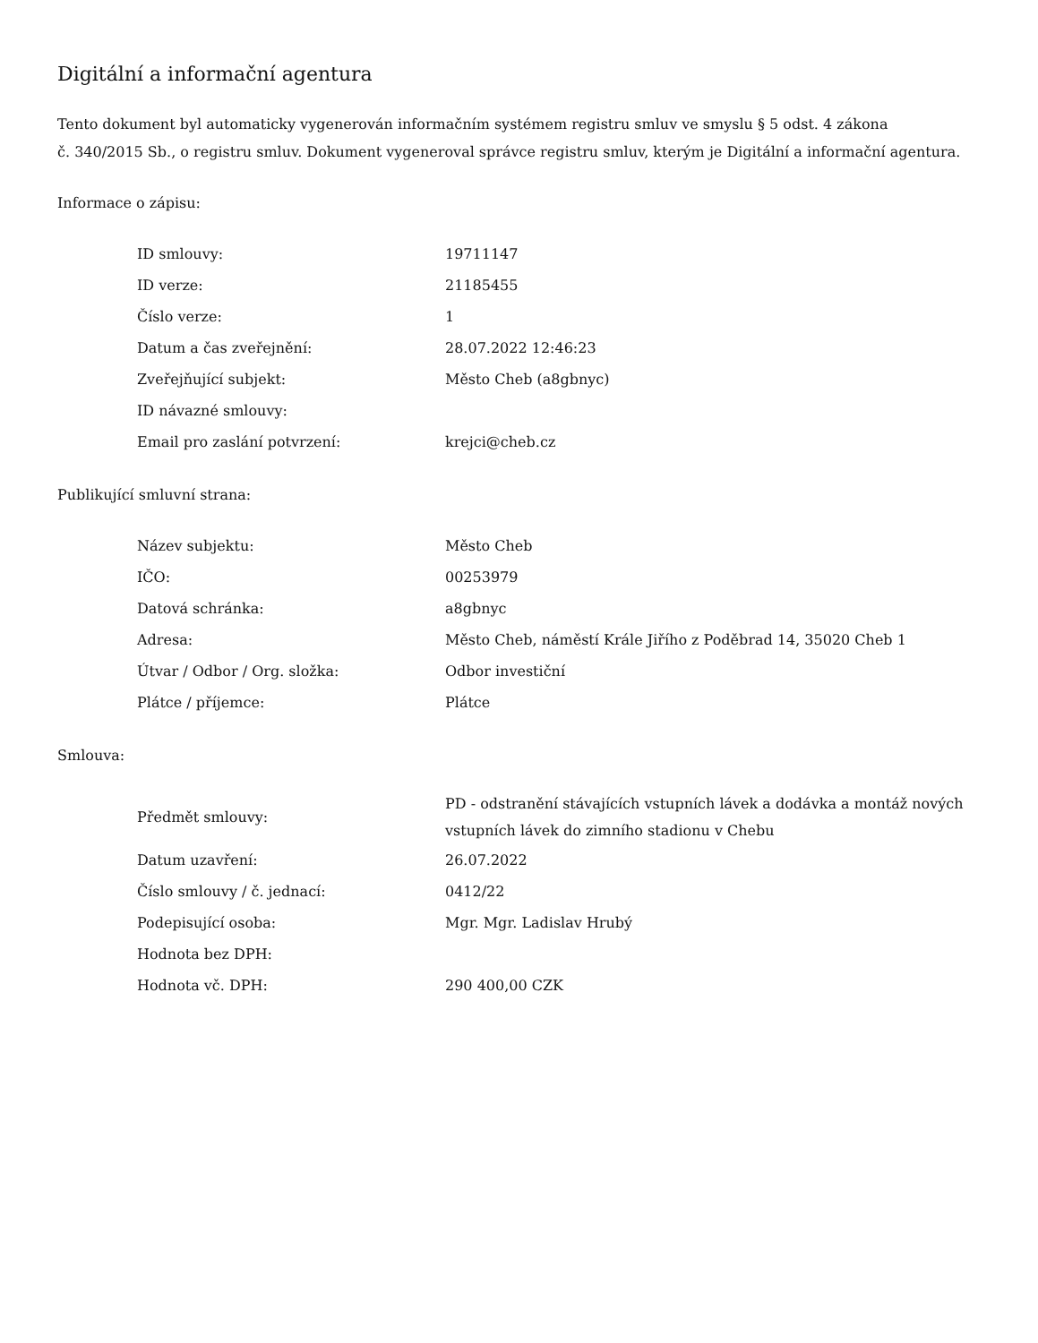Digitální a informační agentura
Tento dokument byl automaticky vygenerován informačním systémem registru smluv ve smyslu § 5 odst. 4 zákona
č. 340/2015 Sb., o registru smluv. Dokument vygeneroval správce registru smluv, kterým je Digitální a informační agentura.
Informace o zápisu:
| ID smlouvy: | 19711147 |
| ID verze: | 21185455 |
| Číslo verze: | 1 |
| Datum a čas zveřejnění: | 28.07.2022 12:46:23 |
| Zveřejňující subjekt: | Město Cheb (a8gbnyc) |
| ID návazné smlouvy: | |
| Email pro zaslání potvrzení: | krejci@cheb.cz |
Publikující smluvní strana:
| Název subjektu: | Město Cheb |
| IČO: | 00253979 |
| Datová schránka: | a8gbnyc |
| Adresa: | Město Cheb, náměstí Krále Jiřího z Poděbrad 14, 35020 Cheb 1 |
| Útvar / Odbor / Org. složka: | Odbor investiční |
| Plátce / příjemce: | Plátce |
Smlouva:
| Předmět smlouvy: | PD - odstranění stávajících vstupních lávek a dodávka a montáž nových vstupních lávek do zimního stadionu v Chebu |
| Datum uzavření: | 26.07.2022 |
| Číslo smlouvy / č. jednací: | 0412/22 |
| Podepisující osoba: | Mgr. Mgr. Ladislav Hrubý |
| Hodnota bez DPH: | |
| Hodnota vč. DPH: | 290 400,00 CZK |